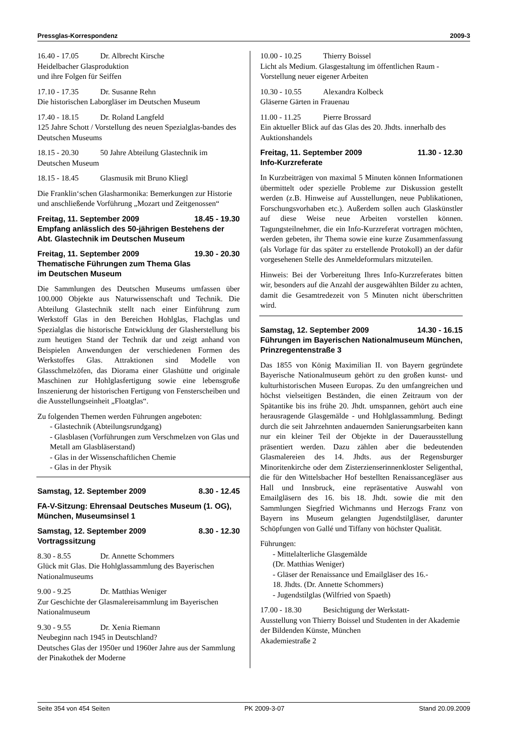Pressglas-Korrespondenz 2009-3
16.40 - 17.05 Dr. Albrecht Kirsche
Heidelbacher Glasproduktion
und ihre Folgen für Seiffen
17.10 - 17.35 Dr. Susanne Rehn
Die historischen Laborgläser im Deutschen Museum
17.40 - 18.15 Dr. Roland Langfeld
125 Jahre Schott / Vorstellung des neuen Spezialglas-bandes des Deutschen Museums
18.15 - 20.30 50 Jahre Abteilung Glastechnik im Deutschen Museum
18.15 - 18.45 Glasmusik mit Bruno Kliegl
Die Franklin‘schen Glasharmonika: Bemerkungen zur Historie und anschließende Vorführung „Mozart und Zeitgenossen“
Freitag, 11. September 2009 18.45 - 19.30
Empfang anlässlich des 50-jährigen Bestehens der Abt. Glastechnik im Deutschen Museum
Freitag, 11. September 2009 19.30 - 20.30
Thematische Führungen zum Thema Glas
im Deutschen Museum
Die Sammlungen des Deutschen Museums umfassen über 100.000 Objekte aus Naturwissenschaft und Technik. Die Abteilung Glastechnik stellt nach einer Einführung zum Werkstoff Glas in den Bereichen Hohlglas, Flachglas und Spezialglas die historische Entwicklung der Glasherstellung bis zum heutigen Stand der Technik dar und zeigt anhand von Beispielen Anwendungen der verschiedenen Formen des Werkstoffes Glas. Attraktionen sind Modelle von Glasschmelzöfen, das Diorama einer Glashütte und originale Maschinen zur Hohlglasfertigung sowie eine lebensgroße Inszenierung der historischen Fertigung von Fensterscheiben und die Ausstellungseinheit „Floatglas“.
Zu folgenden Themen werden Führungen angeboten:
- Glastechnik (Abteilungsrundgang)
- Glasblasen (Vorführungen zum Verschmelzen von Glas und Metall am Glasbläserstand)
- Glas in der Wissenschaftlichen Chemie
- Glas in der Physik
Samstag, 12. September 2009 8.30 - 12.45
FA-V-Sitzung: Ehrensaal Deutsches Museum (1. OG), München, Museumsinsel 1
Samstag, 12. September 2009 8.30 - 12.30
Vortragssitzung
8.30 - 8.55 Dr. Annette Schommers
Glück mit Glas. Die Hohlglassammlung des Bayerischen Nationalmuseums
9.00 - 9.25 Dr. Matthias Weniger
Zur Geschichte der Glasmalereisammlung im Bayerischen Nationalmuseum
9.30 - 9.55 Dr. Xenia Riemann
Neubeginn nach 1945 in Deutschland?
Deutsches Glas der 1950er und 1960er Jahre aus der Sammlung der Pinakothek der Moderne
10.00 - 10.25 Thierry Boissel
Licht als Medium. Glasgestaltung im öffentlichen Raum - Vorstellung neuer eigener Arbeiten
10.30 - 10.55 Alexandra Kolbeck
Gläserne Gärten in Frauenau
11.00 - 11.25 Pierre Brossard
Ein aktueller Blick auf das Glas des 20. Jhdts. innerhalb des Auktionshandels
Freitag, 11. September 2009 11.30 - 12.30
Info-Kurzreferate
In Kurzbeiträgen von maximal 5 Minuten können Informationen übermittelt oder spezielle Probleme zur Diskussion gestellt werden (z.B. Hinweise auf Ausstellungen, neue Publikationen, Forschungsvorhaben etc.). Außerdem sollen auch Glaskünstler auf diese Weise neue Arbeiten vorstellen können. Tagungsteilnehmer, die ein Info-Kurzreferat vortragen möchten, werden gebeten, ihr Thema sowie eine kurze Zusammenfassung (als Vorlage für das später zu erstellende Protokoll) an der dafür vorgesehenen Stelle des Anmeldeformulars mitzuteilen.
Hinweis: Bei der Vorbereitung Ihres Info-Kurzreferates bitten wir, besonders auf die Anzahl der ausgewählten Bilder zu achten, damit die Gesamtredezeit von 5 Minuten nicht überschritten wird.
Samstag, 12. September 2009 14.30 - 16.15
Führungen im Bayerischen Nationalmuseum München, Prinzregentenstraße 3
Das 1855 von König Maximilian II. von Bayern gegründete Bayerische Nationalmuseum gehört zu den großen kunst- und kulturhistorischen Museen Europas. Zu den umfangreichen und höchst vielseitigen Beständen, die einen Zeitraum von der Spätantike bis ins frühe 20. Jhdt. umspannen, gehört auch eine herausragende Glasgemälde - und Hohlglassammlung. Bedingt durch die seit Jahrzehnten andauernden Sanierungsarbeiten kann nur ein kleiner Teil der Objekte in der Dauerausstellung präsentiert werden. Dazu zählen aber die bedeutenden Glasmalereien des 14. Jhdts. aus der Regensburger Minoritenkirche oder dem Zisterzienserinnenkloster Seligenthal, die für den Wittelsbacher Hof bestellten Renaissancegläser aus Hall und Innsbruck, eine repräsentative Auswahl von Emailgläsern des 16. bis 18. Jhdt. sowie die mit den Sammlungen Siegfried Wichmanns und Herzogs Franz von Bayern ins Museum gelangten Jugendstilgläser, darunter Schöpfungen von Gallé und Tiffany von höchster Qualität.
Führungen:
- Mittelalterliche Glasgemälde
(Dr. Matthias Weniger)
- Gläser der Renaissance und Emailgläser des 16.-
18. Jhdts. (Dr. Annette Schommers)
- Jugendstilglas (Wilfried von Spaeth)
17.00 - 18.30 Besichtigung der Werkstatt-
Ausstellung von Thierry Boissel und Studenten in der Akademie der Bildenden Künste, München
Akademiestraße 2
Seite 354 von 454 Seiten PK 2009-3-07 Stand 20.09.2009